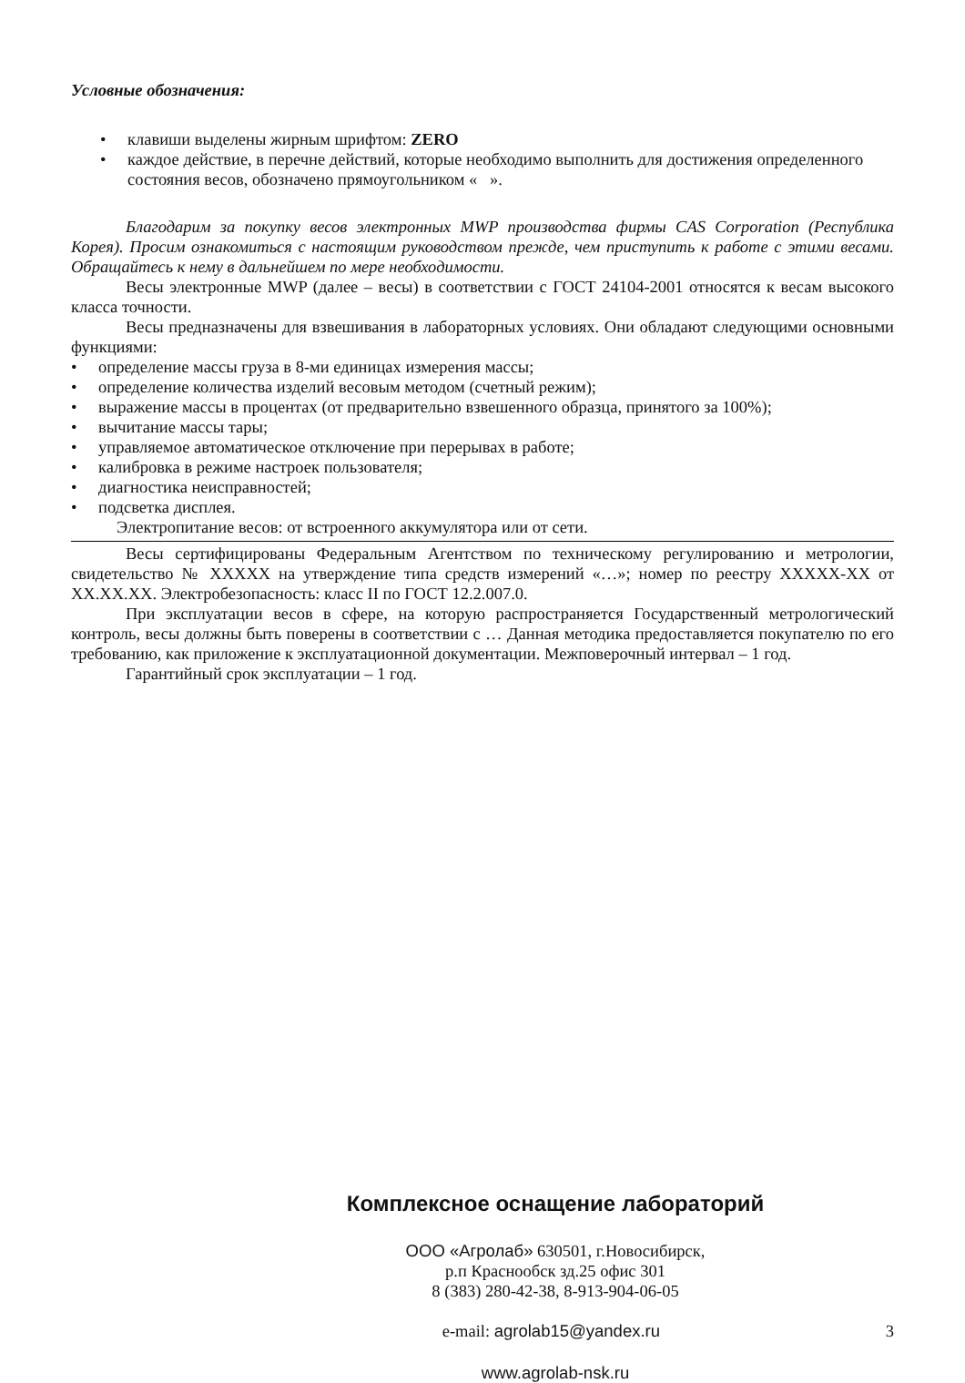Условные обозначения:
• клавиши выделены жирным шрифтом: ZERO
• каждое действие, в перечне действий, которые необходимо выполнить для достижения определенного состояния весов, обозначено прямоугольником « ».
Благодарим за покупку весов электронных MWP производства фирмы CAS Corporation (Республика Корея). Просим ознакомиться с настоящим руководством прежде, чем приступить к работе с этими весами. Обращайтесь к нему в дальнейшем по мере необходимости.
Весы электронные MWP (далее – весы) в соответствии с ГОСТ 24104-2001 относятся к весам высокого класса точности.
Весы предназначены для взвешивания в лабораторных условиях. Они обладают следующими основными функциями:
• определение массы груза в 8-ми единицах измерения массы;
• определение количества изделий весовым методом (счетный режим);
• выражение массы в процентах (от предварительно взвешенного образца, принятого за 100%);
• вычитание массы тары;
• управляемое автоматическое отключение при перерывах в работе;
• калибровка в режиме настроек пользователя;
• диагностика неисправностей;
• подсветка дисплея.
Электропитание весов: от встроенного аккумулятора или от сети.
Весы сертифицированы Федеральным Агентством по техническому регулированию и метрологии, свидетельство № ХХХХХ на утверждение типа средств измерений «…»; номер по реестру ХХХХХ-ХХ от ХХ.ХХ.ХХ. Электробезопасность: класс II по ГОСТ 12.2.007.0.
При эксплуатации весов в сфере, на которую распространяется Государственный метрологический контроль, весы должны быть поверены в соответствии с … Данная методика предоставляется покупателю по его требованию, как приложение к эксплуатационной документации. Межповерочный интервал – 1 год.
Гарантийный срок эксплуатации – 1 год.
Комплексное оснащение лабораторий
ООО «Агролаб» 630501, г.Новосибирск,
р.п Краснообск зд.25 офис 301
8 (383) 280-42-38, 8-913-904-06-05
e-mail: agrolab15@yandex.ru 3
www.agrolab-nsk.ru